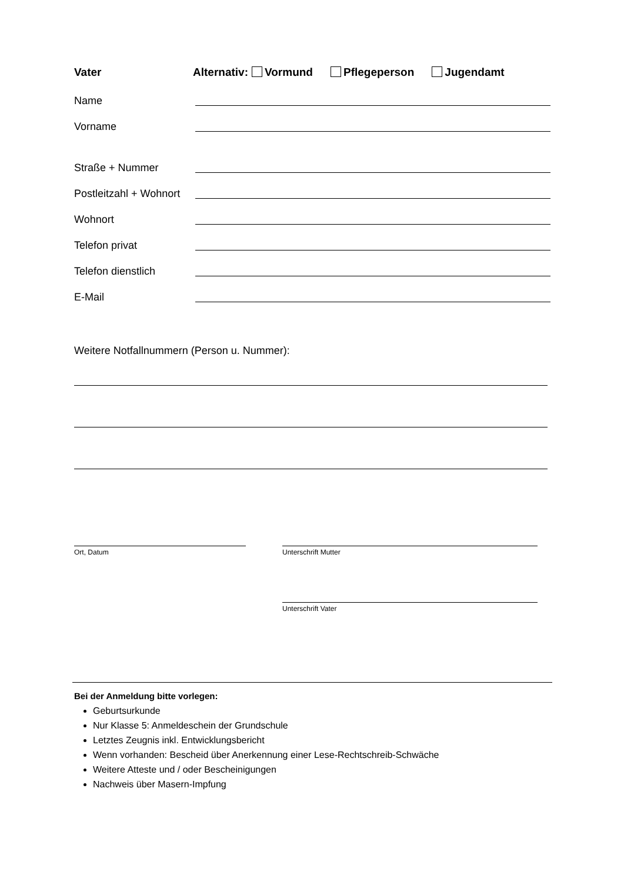Vater Alternativ: Vormund Pflegeperson Jugendamt
Name
Vorname
Straße + Nummer
Postleitzahl + Wohnort
Wohnort
Telefon privat
Telefon dienstlich
E-Mail
Weitere Notfallnummern (Person u. Nummer):
Ort, Datum Unterschrift Mutter
Unterschrift Vater
Bei der Anmeldung bitte vorlegen:
Geburtsurkunde
Nur Klasse 5: Anmeldeschein der Grundschule
Letztes Zeugnis inkl. Entwicklungsbericht
Wenn vorhanden: Bescheid über Anerkennung einer Lese-Rechtschreib-Schwäche
Weitere Atteste und / oder Bescheinigungen
Nachweis über Masern-Impfung